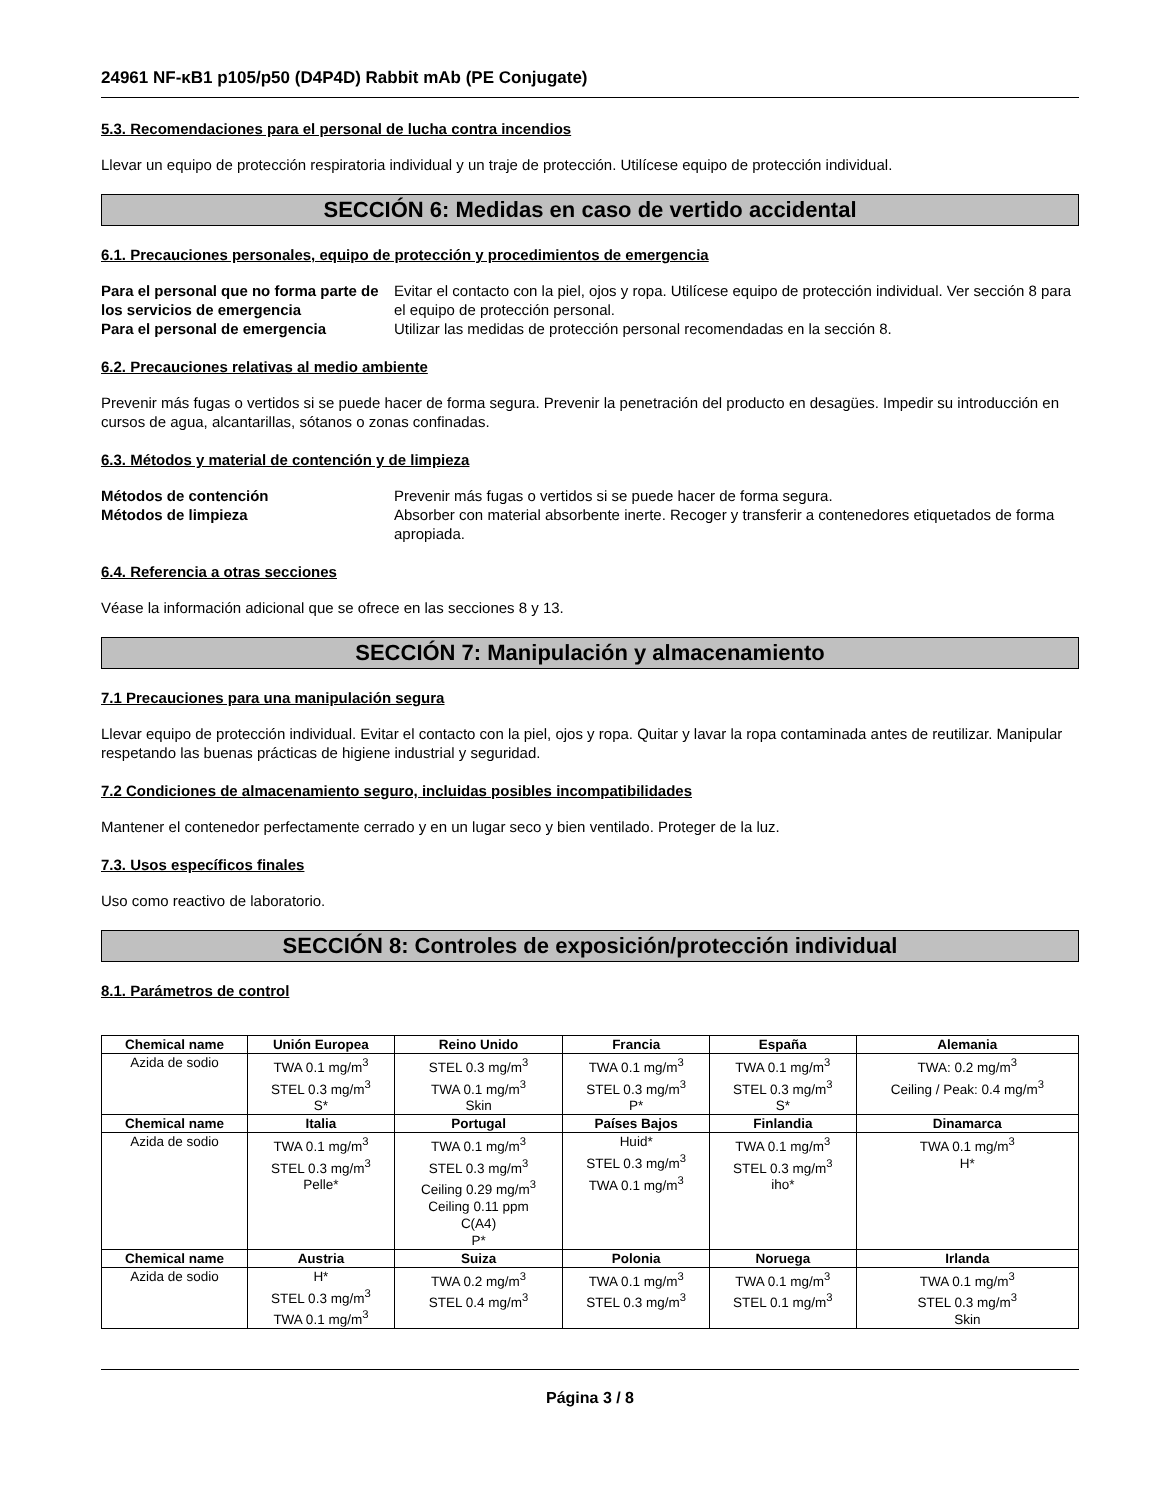24961 NF-κB1 p105/p50 (D4P4D) Rabbit mAb (PE Conjugate)
5.3. Recomendaciones para el personal de lucha contra incendios
Llevar un equipo de protección respiratoria individual y un traje de protección. Utilícese equipo de protección individual.
SECCIÓN 6: Medidas en caso de vertido accidental
6.1. Precauciones personales, equipo de protección y procedimientos de emergencia
Para el personal que no forma parte de los servicios de emergencia Evitar el contacto con la piel, ojos y ropa. Utilícese equipo de protección individual. Ver sección 8 para el equipo de protección personal. Para el personal de emergencia Utilizar las medidas de protección personal recomendadas en la sección 8.
6.2. Precauciones relativas al medio ambiente
Prevenir más fugas o vertidos si se puede hacer de forma segura. Prevenir la penetración del producto en desagües. Impedir su introducción en cursos de agua, alcantarillas, sótanos o zonas confinadas.
6.3. Métodos y material de contención y de limpieza
Métodos de contención Prevenir más fugas o vertidos si se puede hacer de forma segura. Métodos de limpieza Absorber con material absorbente inerte. Recoger y transferir a contenedores etiquetados de forma apropiada.
6.4. Referencia a otras secciones
Véase la información adicional que se ofrece en las secciones 8 y 13.
SECCIÓN 7: Manipulación y almacenamiento
7.1 Precauciones para una manipulación segura
Llevar equipo de protección individual. Evitar el contacto con la piel, ojos y ropa. Quitar y lavar la ropa contaminada antes de reutilizar. Manipular respetando las buenas prácticas de higiene industrial y seguridad.
7.2 Condiciones de almacenamiento seguro, incluidas posibles incompatibilidades
Mantener el contenedor perfectamente cerrado y en un lugar seco y bien ventilado. Proteger de la luz.
7.3. Usos específicos finales
Uso como reactivo de laboratorio.
SECCIÓN 8: Controles de exposición/protección individual
8.1. Parámetros de control
| Chemical name | Unión Europea | Reino Unido | Francia | España | Alemania |
| --- | --- | --- | --- | --- | --- |
| Azida de sodio | TWA 0.1 mg/m<sup>3</sup> STEL 0.3 mg/m<sup>3</sup> S* | STEL 0.3 mg/m<sup>3</sup> TWA 0.1 mg/m<sup>3</sup> Skin | TWA 0.1 mg/m<sup>3</sup> STEL 0.3 mg/m<sup>3</sup> P* | TWA 0.1 mg/m<sup>3</sup> STEL 0.3 mg/m<sup>3</sup> S* | TWA: 0.2 mg/m<sup>3</sup> Ceiling / Peak: 0.4 mg/m<sup>3</sup> |
| Chemical name | Italia | Portugal | Países Bajos | Finlandia | Dinamarca |
| Azida de sodio | TWA 0.1 mg/m<sup>3</sup> STEL 0.3 mg/m<sup>3</sup> Pelle* | TWA 0.1 mg/m<sup>3</sup> STEL 0.3 mg/m<sup>3</sup> Ceiling 0.29 mg/m<sup>3</sup> Ceiling 0.11 ppm C(A4) P* | Huid* STEL 0.3 mg/m<sup>3</sup> TWA 0.1 mg/m<sup>3</sup> | TWA 0.1 mg/m<sup>3</sup> STEL 0.3 mg/m<sup>3</sup> iho* | TWA 0.1 mg/m<sup>3</sup> H* |
| Chemical name | Austria | Suiza | Polonia | Noruega | Irlanda |
| Azida de sodio | H* STEL 0.3 mg/m<sup>3</sup> TWA 0.1 mg/m<sup>3</sup> | TWA 0.2 mg/m<sup>3</sup> STEL 0.4 mg/m<sup>3</sup> | TWA 0.1 mg/m<sup>3</sup> STEL 0.3 mg/m<sup>3</sup> | TWA 0.1 mg/m<sup>3</sup> STEL 0.1 mg/m<sup>3</sup> | TWA 0.1 mg/m<sup>3</sup> STEL 0.3 mg/m<sup>3</sup> Skin |
Página 3 / 8